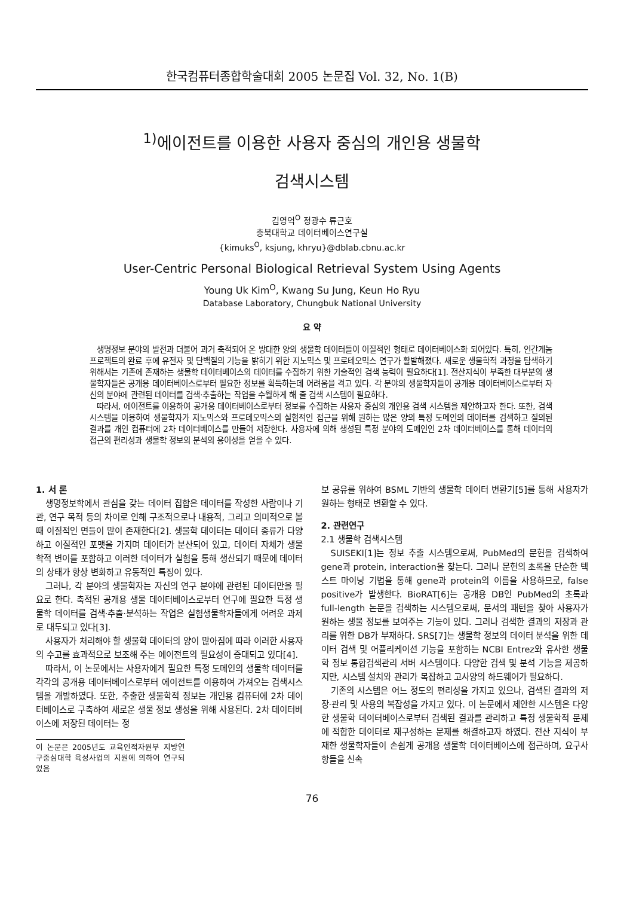한국컴퓨터종합학술대회 2005 논문집 Vol. 32, No. 1(B)
<sup>1)</sup> 에이전트를 이용한 사용자 중심의 개인용 생물학
검색시스템
김영억<sup>O</sup> 정광수 류근호
충북대학교 데이터베이스연구실
{kimuks<sup>O</sup>, ksjung, khryu}@dblab.cbnu.ac.kr
User-Centric Personal Biological Retrieval System Using Agents
Young Uk Kim<sup>O</sup>, Kwang Su Jung, Keun Ho Ryu
Database Laboratory, Chungbuk National University
요 약
생명정보 분야의 발전과 더불어 과거 축적되어 온 방대한 양의 생물학 데이터들이 이질적인 형태로 데이터베이스화 되어있다. 특히, 인간게놈프로젝트의 완료 후에 유전자 및 단백질의 기능을 밝히기 위한 지노믹스 및 프로테오믹스 연구가 활발해졌다. 새로운 생물학적 과정을 탐색하기 위해서는 기존에 존재하는 생물학 데이터베이스의 데이터를 수집하기 위한 기술적인 검색 능력이 필요하다[1]. 전산지식이 부족한 대부분의 생물학자들은 공개용 데이터베이스로부터 필요한 정보를 획득하는데 어려움을 격고 있다. 각 분야의 생물학자들이 공개용 데이터베이스로부터 자신의 분야에 관련된 데이터를 검색·추출하는 작업을 수월하게 해 줄 검색 시스템이 필요하다.
따라서, 에이전트를 이용하여 공개용 데이터베이스로부터 정보를 수집하는 사용자 중심의 개인용 검색 시스템을 제안하고자 한다. 또한, 검색시스템을 이용하여 생물학자가 지노믹스와 프로테오믹스의 실험적인 접근을 위해 원하는 많은 양의 특정 도메인의 데이터를 검색하고 질의된 결과를 개인 컴퓨터에 2차 데이터베이스를 만들어 저장한다. 사용자에 의해 생성된 특정 분야의 도메인인 2차 데이터베이스를 통해 데이터의 접근의 편리성과 생물학 정보의 분석의 용이성을 얻을 수 있다.
1. 서 론
생명정보학에서 관심을 갖는 데이터 집합은 데이터를 작성한 사람이나 기관, 연구 목적 등의 차이로 인해 구조적으로나 내용적, 그리고 의미적으로 볼 때 이질적인 면들이 많이 존재한다[2]. 생물학 데이터는 데이터 종류가 다양하고 이질적인 포맷을 가지며 데이터가 분산되어 있고, 데이터 자체가 생물학적 변이를 포함하고 이러한 데이터가 실험을 통해 생산되기 때문에 데이터의 상태가 항상 변화하고 유동적인 특징이 있다.
그러나, 각 분야의 생물학자는 자신의 연구 분야에 관련된 데이터만을 필요로 한다. 축적된 공개용 생물 데이터베이스로부터 연구에 필요한 특정 생물학 데이터를 검색·추출·분석하는 작업은 실험생물학자들에게 어려운 과제로 대두되고 있다[3].
사용자가 처리해야 할 생물학 데이터의 양이 많아짐에 따라 이러한 사용자의 수고를 효과적으로 보조해 주는 에이전트의 필요성이 증대되고 있다[4].
따라서, 이 논문에서는 사용자에게 필요한 특정 도메인의 생물학 데이터를 각각의 공개용 데이터베이스로부터 에이전트를 이용하여 가져오는 검색시스템을 개발하였다. 또한, 추출한 생물학적 정보는 개인용 컴퓨터에 2차 데이터베이스로 구축하여 새로운 생물 정보 생성을 위해 사용된다. 2차 데이터베이스에 저장된 데이터는 정
이 논문은 2005년도 교육인적자원부 지방연구중심대학 육성사업의 지원에 의하여 연구되었음
보 공유를 위하여 BSML 기반의 생물학 데이터 변환기[5]를 통해 사용자가 원하는 형태로 변환할 수 있다.
2. 관련연구
2.1 생물학 검색시스템
SUISEKI[1]는 정보 추출 시스템으로써, PubMed의 문헌을 검색하여 gene과 protein, interaction을 찾는다. 그러나 문헌의 초록을 단순한 텍스트 마이닝 기법을 통해 gene과 protein의 이름을 사용하므로, false positive가 발생한다. BioRAT[6]는 공개용 DB인 PubMed의 초록과 full-length 논문을 검색하는 시스템으로써, 문서의 패턴을 찾아 사용자가 원하는 생물 정보를 보여주는 기능이 있다. 그러나 검색한 결과의 저장과 관리를 위한 DB가 부재하다. SRS[7]는 생물학 정보의 데이터 분석을 위한 데이터 검색 및 어플리케이션 기능을 포함하는 NCBI Entrez와 유사한 생물학 정보 통합검색관리 서버 시스템이다. 다양한 검색 및 분석 기능을 제공하지만, 시스템 설치와 관리가 복잡하고 고사양의 하드웨어가 필요하다.
기존의 시스템은 어느 정도의 편리성을 가지고 있으나, 검색된 결과의 저장·관리 및 사용의 복잡성을 가지고 있다. 이 논문에서 제안한 시스템은 다양한 생물학 데이터베이스로부터 검색된 결과를 관리하고 특정 생물학적 문제에 적합한 데이터로 재구성하는 문제를 해결하고자 하였다. 전산 지식이 부재한 생물학자들이 손쉽게 공개용 생물학 데이터베이스에 접근하며, 요구사항들을 신속
76